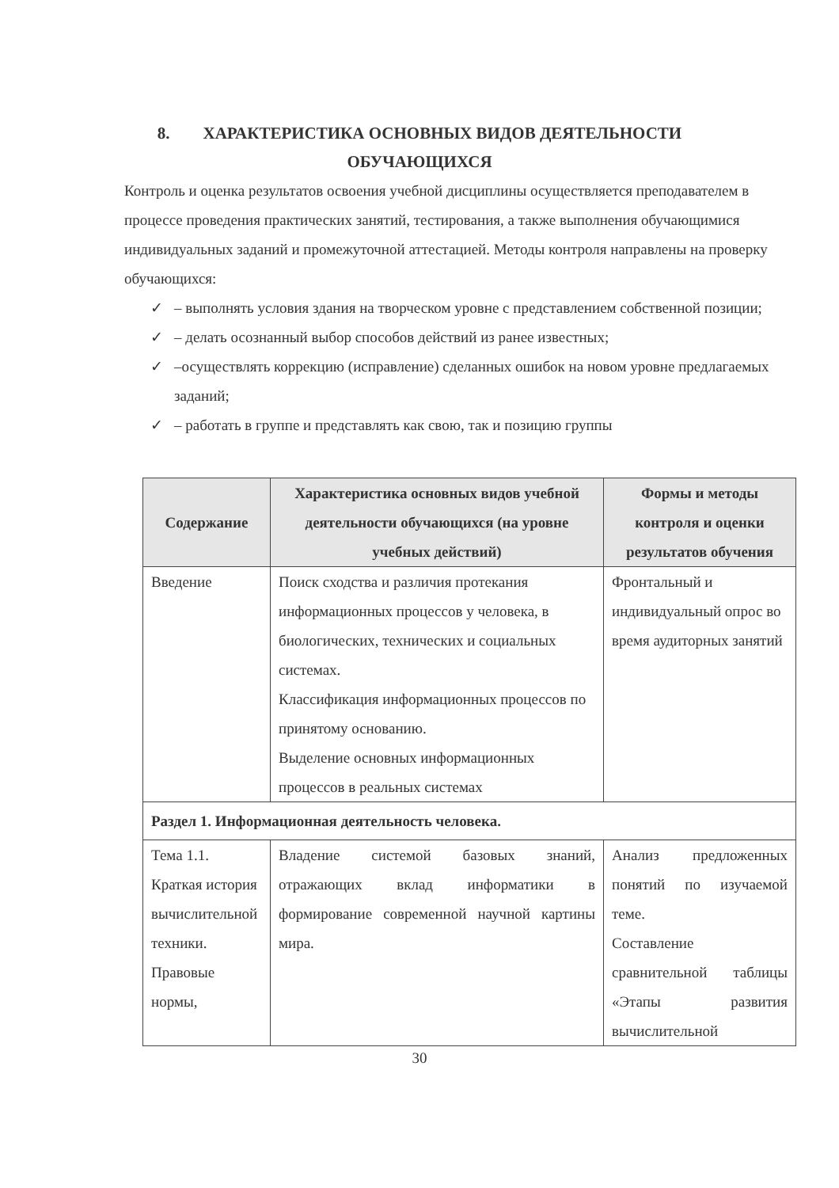8. ХАРАКТЕРИСТИКА ОСНОВНЫХ ВИДОВ ДЕЯТЕЛЬНОСТИ
ОБУЧАЮЩИХСЯ
Контроль и оценка результатов освоения учебной дисциплины осуществляется преподавателем в процессе проведения практических занятий, тестирования, а также выполнения обучающимися индивидуальных заданий и промежуточной аттестацией. Методы контроля направлены на проверку обучающихся:
✓ – выполнять условия здания на творческом уровне с представлением собственной позиции;
✓ – делать осознанный выбор способов действий из ранее известных;
✓ –осуществлять коррекцию (исправление) сделанных ошибок на новом уровне предлагаемых заданий;
✓ – работать в группе и представлять как свою, так и позицию группы
| Содержание | Характеристика основных видов учебной деятельности обучающихся (на уровне учебных действий) | Формы и методы контроля и оценки результатов обучения |
| --- | --- | --- |
| Введение | Поиск сходства и различия протекания информационных процессов у человека, в биологических, технических и социальных системах. Классификация информационных процессов по принятому основанию. Выделение основных информационных процессов в реальных системах | Фронтальный и индивидуальный опрос во время аудиторных занятий |
| Раздел 1. Информационная деятельность человека. | | |
| Тема 1.1. Краткая история вычислительной техники. Правовые нормы, | Владение системой базовых знаний, отражающих вклад информатики в формирование современной научной картины мира. | Анализ предложенных понятий по изучаемой теме. Составление сравнительной таблицы «Этапы развития вычислительной |
30